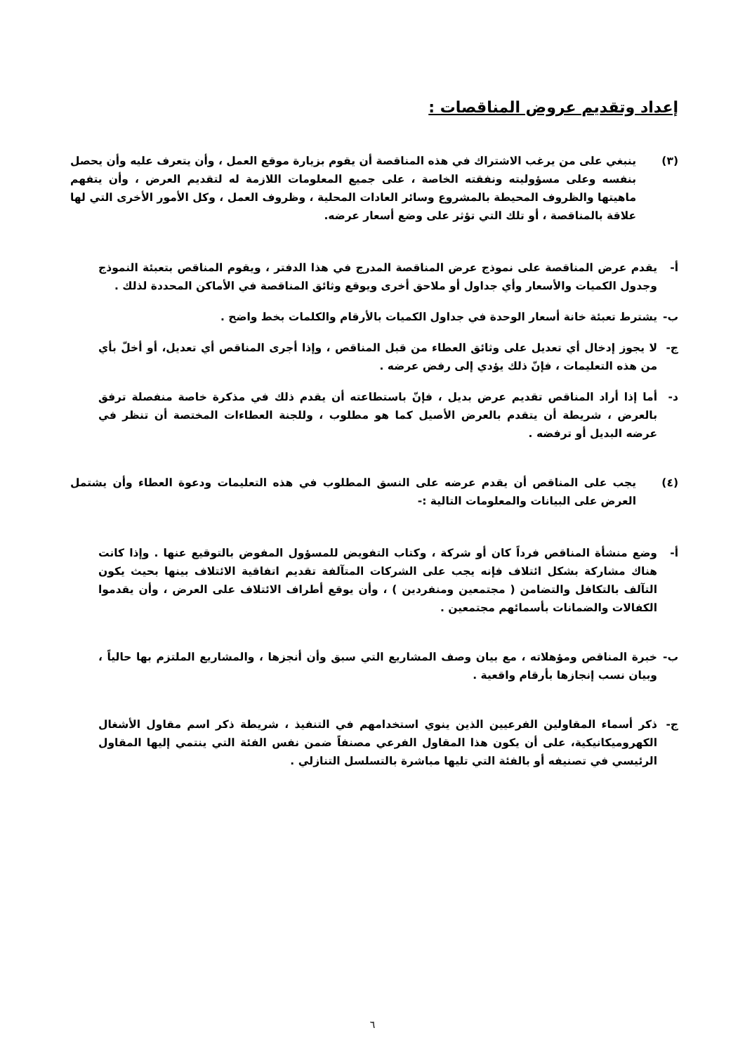إعداد وتقديم عروض المناقصات :
(٣) ينبغي على من يرغب الاشتراك في هذه المناقصة أن يقوم بزيارة موقع العمل ، وأن يتعرف عليه وأن يحصل بنفسه وعلى مسؤوليته ونفقته الخاصة ، على جميع المعلومات اللازمة له لتقديم العرض ، وأن يتفهم ماهيتها والظروف المحيطة بالمشروع وسائر العادات المحلية ، وظروف العمل ، وكل الأمور الأخرى التي لها علاقة بالمناقصة ، أو تلك التي تؤثر على وضع أسعار عرضه.
أ- يقدم عرض المناقصة على نموذج عرض المناقصة المدرج في هذا الدفتر ، ويقوم المناقص بتعبئة النموذج وجدول الكميات والأسعار وأي جداول أو ملاحق أخرى ويوقع وثائق المناقصة في الأماكن المحددة لذلك .
ب- يشترط تعبئة خانة أسعار الوحدة في جداول الكميات بالأرقام والكلمات بخط واضح .
ج- لا يجوز إدخال أي تعديل على وثائق العطاء من قبل المناقص ، وإذا أجرى المناقص أي تعديل، أو أخلّ بأي من هذه التعليمات ، فإنّ ذلك يؤدي إلى رفض عرضه .
د- أما إذا أراد المناقص تقديم عرض بديل ، فإنّ باستطاعته أن يقدم ذلك في مذكرة خاصة منفصلة ترفق بالعرض ، شريطة أن يتقدم بالعرض الأصيل كما هو مطلوب ، وللجنة العطاءات المختصة أن تنظر في عرضه البديل أو ترفضه .
(٤) يجب على المناقص أن يقدم عرضه على النسق المطلوب في هذه التعليمات ودعوة العطاء وأن يشتمل العرض على البيانات والمعلومات التالية :-
أ- وضع منشأة المناقص فرداً كان أو شركة ، وكتاب التفويض للمسؤول المفوض بالتوقيع عنها . وإذا كانت هناك مشاركة بشكل ائتلاف فإنه يجب على الشركات المتآلفة تقديم اتفاقية الائتلاف بينها بحيث يكون التآلف بالتكافل والتضامن ( مجتمعين ومنفردين ) ، وأن يوقع أطراف الائتلاف على العرض ، وأن يقدموا الكفالات والضمانات بأسمائهم مجتمعين .
ب- خبرة المناقص ومؤهلاته ، مع بيان وصف المشاريع التي سبق وأن أنجزها ، والمشاريع الملتزم بها حالياً ، وبيان نسب إنجازها بأرقام واقعية .
ج- ذكر أسماء المقاولين الفرعيين الذين ينوي استخدامهم في التنفيذ ، شريطة ذكر اسم مقاول الأشغال الكهروميكانيكية، على أن يكون هذا المقاول الفرعي مصنفاً ضمن نفس الفئة التي ينتمي إليها المقاول الرئيسي في تصنيفه أو بالفئة التي تليها مباشرة بالتسلسل التنازلي .
٦